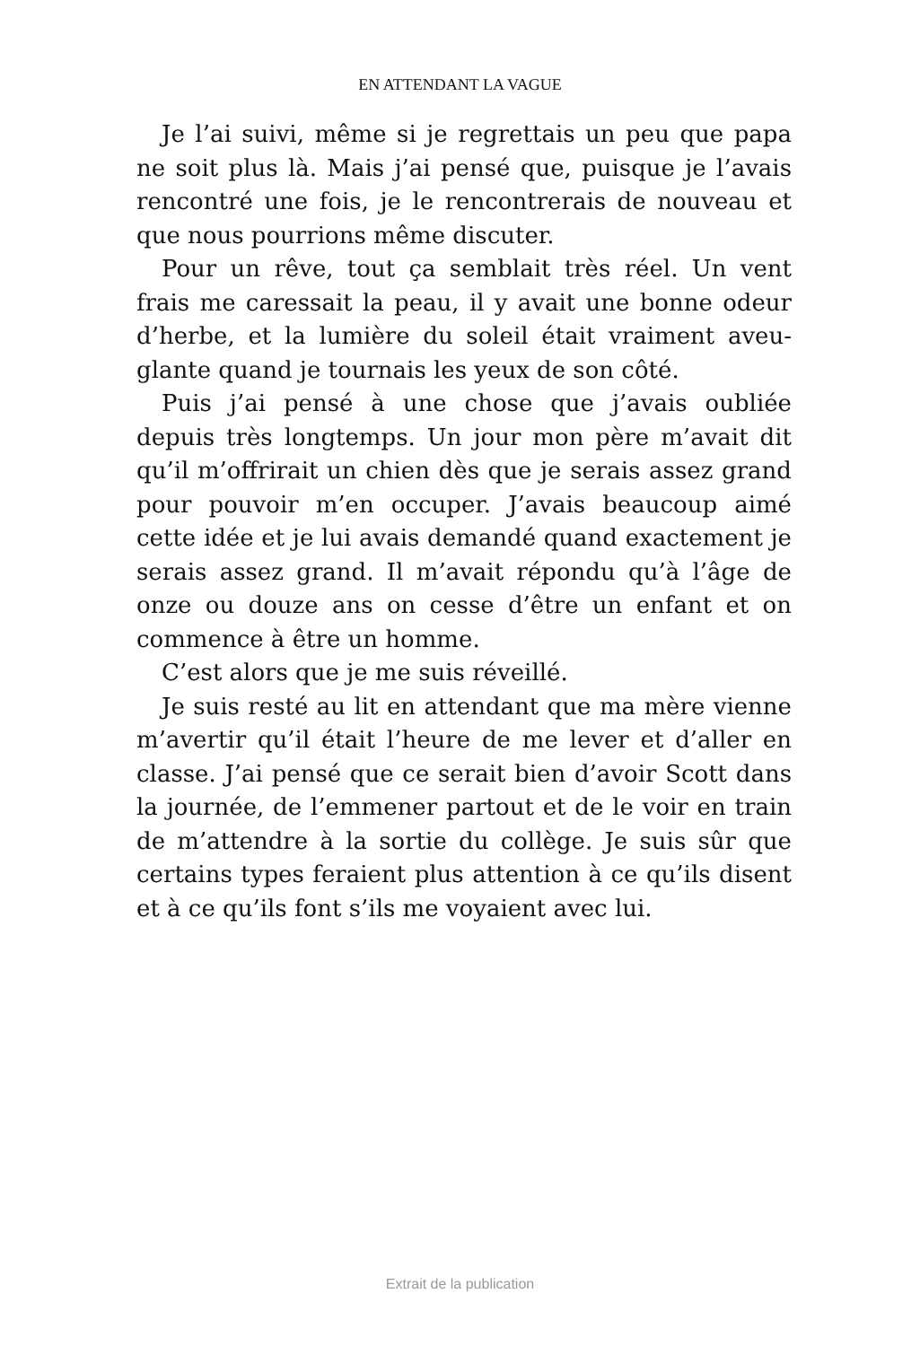EN ATTENDANT LA VAGUE
Je l’ai suivi, même si je regrettais un peu que papa ne soit plus là. Mais j’ai pensé que, puisque je l’avais rencontré une fois, je le rencontrerais de nouveau et que nous pourrions même discuter.
Pour un rêve, tout ça semblait très réel. Un vent frais me caressait la peau, il y avait une bonne odeur d’herbe, et la lumière du soleil était vraiment aveu­glante quand je tournais les yeux de son côté.
Puis j’ai pensé à une chose que j’avais oubliée depuis très longtemps. Un jour mon père m’avait dit qu’il m’offrirait un chien dès que je serais assez grand pour pouvoir m’en occuper. J’avais beaucoup aimé cette idée et je lui avais demandé quand exactement je serais assez grand. Il m’avait répondu qu’à l’âge de onze ou douze ans on cesse d’être un enfant et on commence à être un homme.
C’est alors que je me suis réveillé.
Je suis resté au lit en attendant que ma mère vienne m’avertir qu’il était l’heure de me lever et d’aller en classe. J’ai pensé que ce serait bien d’avoir Scott dans la journée, de l’emmener partout et de le voir en train de m’attendre à la sortie du collège. Je suis sûr que certains types feraient plus attention à ce qu’ils disent et à ce qu’ils font s’ils me voyaient avec lui.
Extrait de la publication